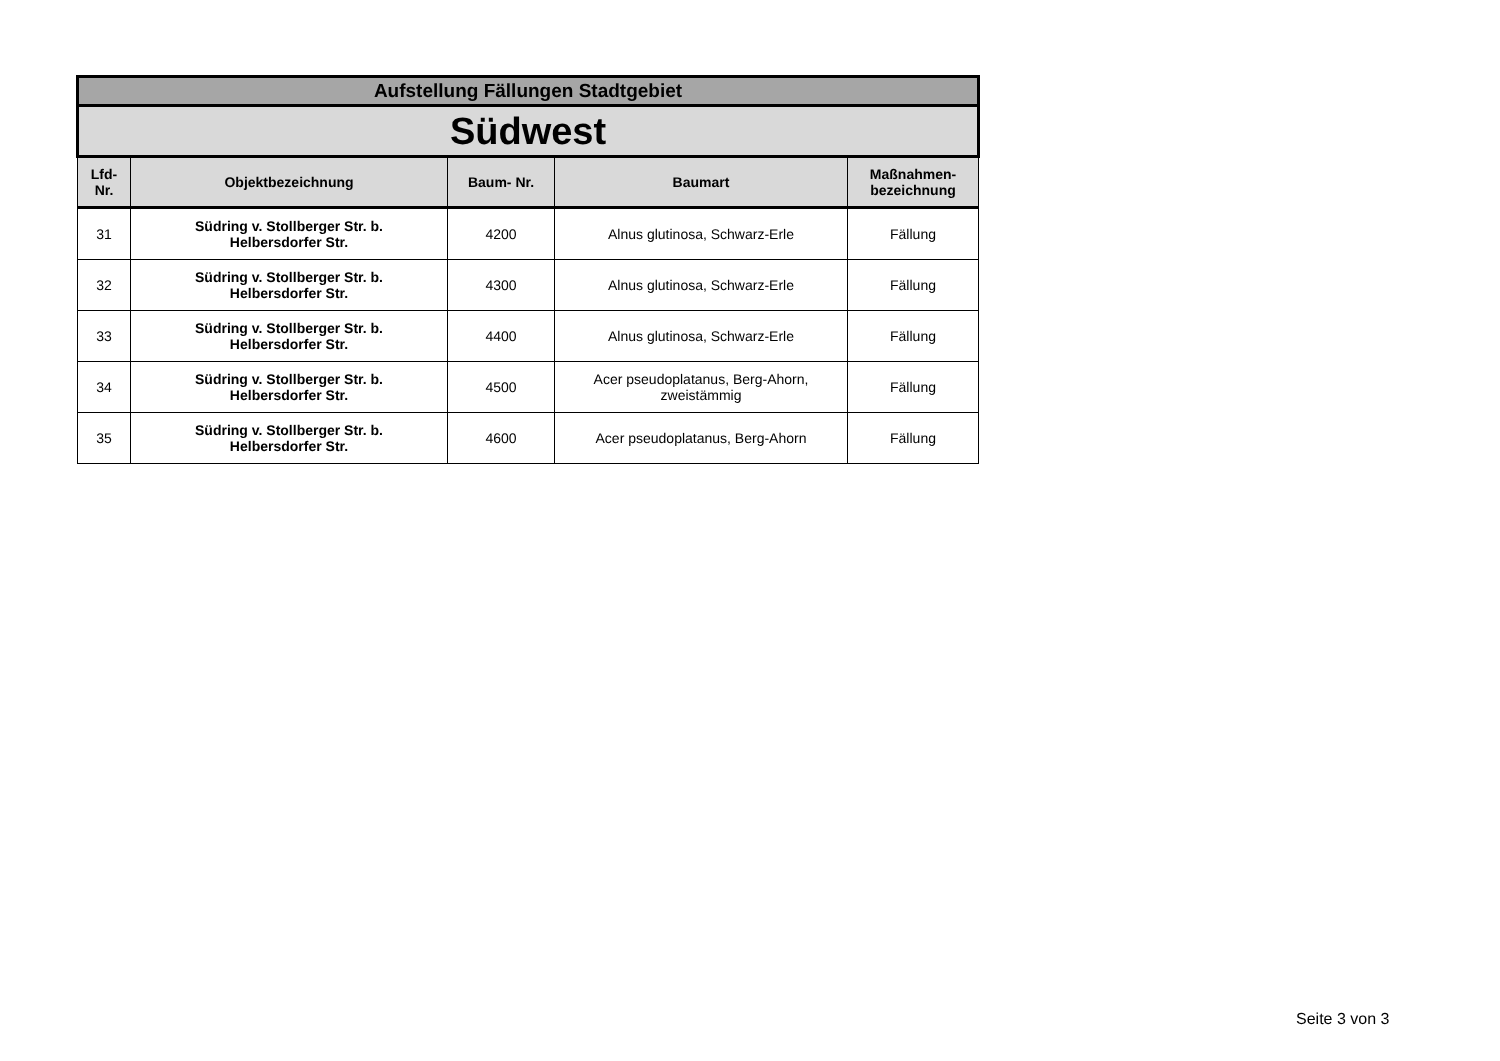| Aufstellung Fällungen Stadtgebiet | | | | |
| Südwest | | | | |
| Lfd- Nr. | Objektbezeichnung | Baum- Nr. | Baumart | Maßnahmen- bezeichnung |
| 31 | Südring v. Stollberger Str. b. Helbersdorfer Str. | 4200 | Alnus glutinosa, Schwarz-Erle | Fällung |
| 32 | Südring v. Stollberger Str. b. Helbersdorfer Str. | 4300 | Alnus glutinosa, Schwarz-Erle | Fällung |
| 33 | Südring v. Stollberger Str. b. Helbersdorfer Str. | 4400 | Alnus glutinosa, Schwarz-Erle | Fällung |
| 34 | Südring v. Stollberger Str. b. Helbersdorfer Str. | 4500 | Acer pseudoplatanus, Berg-Ahorn, zweistämmig | Fällung |
| 35 | Südring v. Stollberger Str. b. Helbersdorfer Str. | 4600 | Acer pseudoplatanus, Berg-Ahorn | Fällung |
Seite 3 von 3